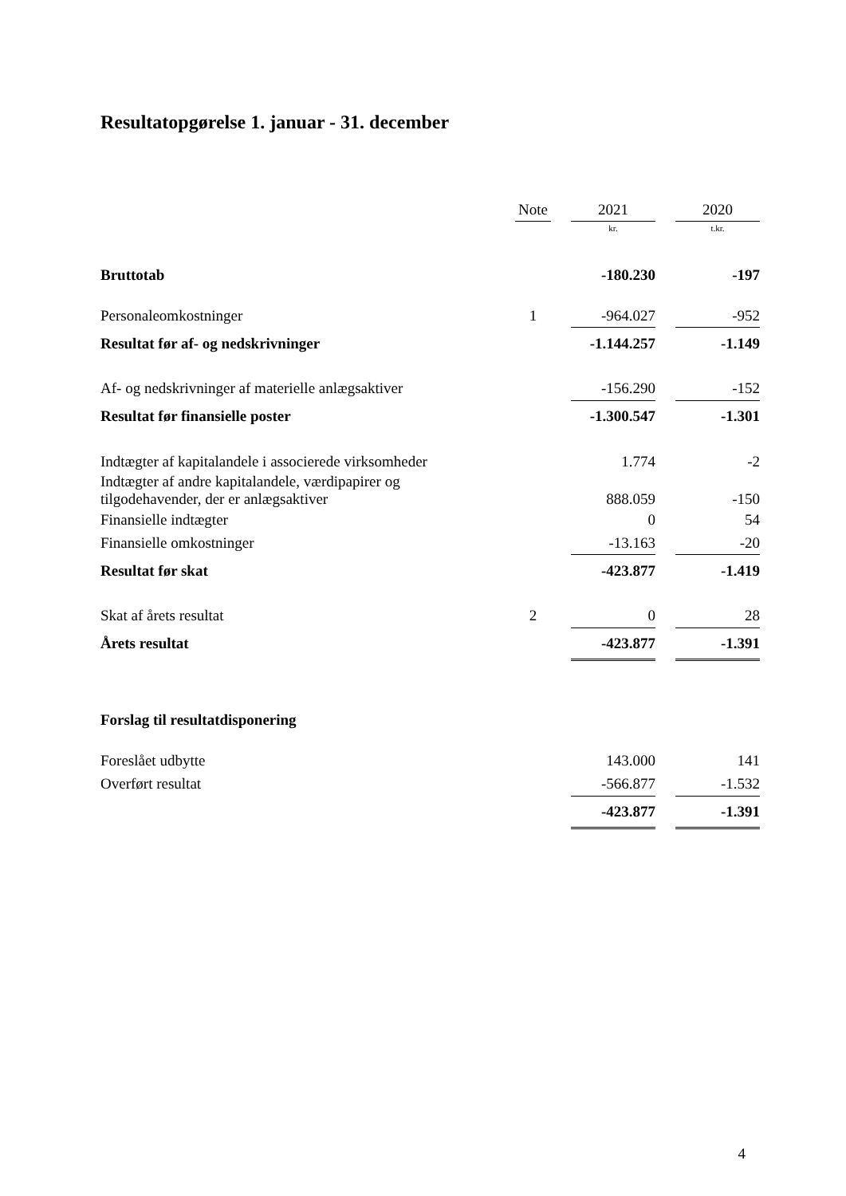Resultatopgørelse 1. januar - 31. december
| | Note | | 2021 | | 2020 |
| --- | --- | --- | --- | --- | --- |
| | | | kr. | | t.kr. |
| Bruttotab | | | -180.230 | | -197 |
| Personaleomkostninger | 1 | | -964.027 | | -952 |
| Resultat før af- og nedskrivninger | | | -1.144.257 | | -1.149 |
| Af- og nedskrivninger af materielle anlægsaktiver | | | -156.290 | | -152 |
| Resultat før finansielle poster | | | -1.300.547 | | -1.301 |
| Indtægter af kapitalandele i associerede virksomheder | | | 1.774 | | -2 |
| Indtægter af andre kapitalandele, værdipapirer og tilgodehavender, der er anlægsaktiver | | | 888.059 | | -150 |
| Finansielle indtægter | | | 0 | | 54 |
| Finansielle omkostninger | | | -13.163 | | -20 |
| Resultat før skat | | | -423.877 | | -1.419 |
| Skat af årets resultat | 2 | | 0 | | 28 |
| Årets resultat | | | -423.877 | | -1.391 |
| Forslag til resultatdisponering | | | | | |
| Foreslået udbytte | | | 143.000 | | 141 |
| Overført resultat | | | -566.877 | | -1.532 |
| | | | -423.877 | | -1.391 |
4